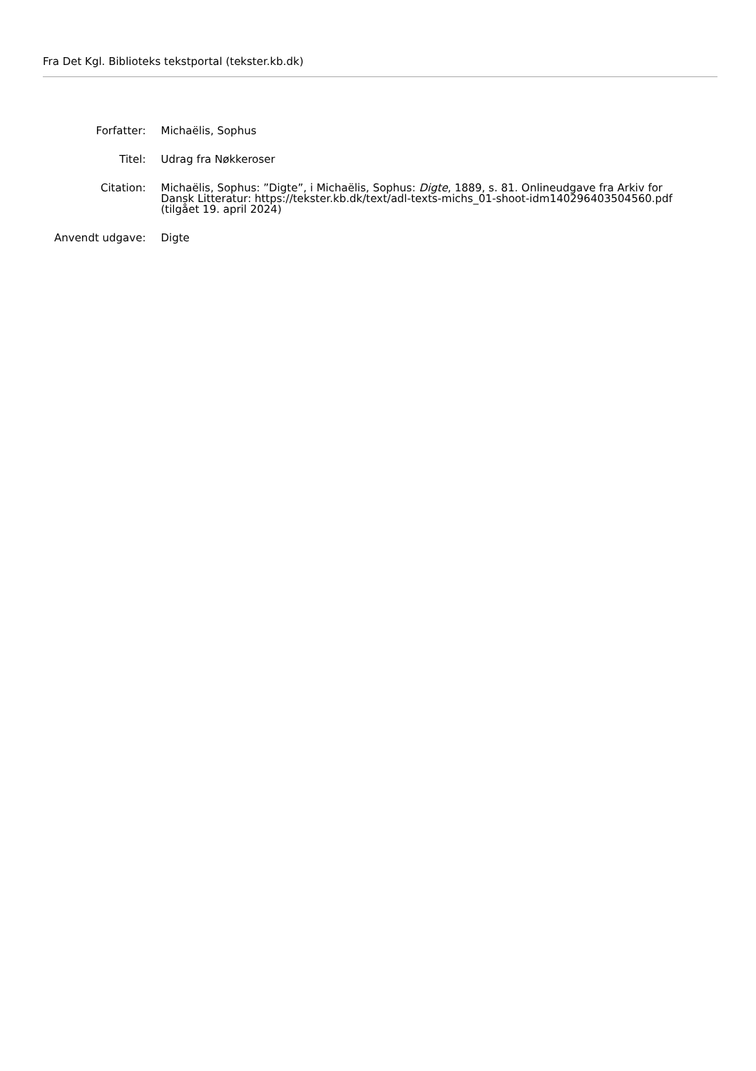Fra Det Kgl. Biblioteks tekstportal (tekster.kb.dk)
| Forfatter: | Michaëlis, Sophus |
| Titel: | Udrag fra Nøkkeroser |
| Citation: | Michaëlis, Sophus: ”Digte”, i Michaëlis, Sophus: Digte , 1889, s. 81. Onlineudgave fra Arkiv for Dansk Litteratur: https://tekster.kb.dk/text/adl-texts-michs_01-shoot-idm140296403504560.pdf (tilgået 19. april 2024) |
| Anvendt udgave: | Digte |